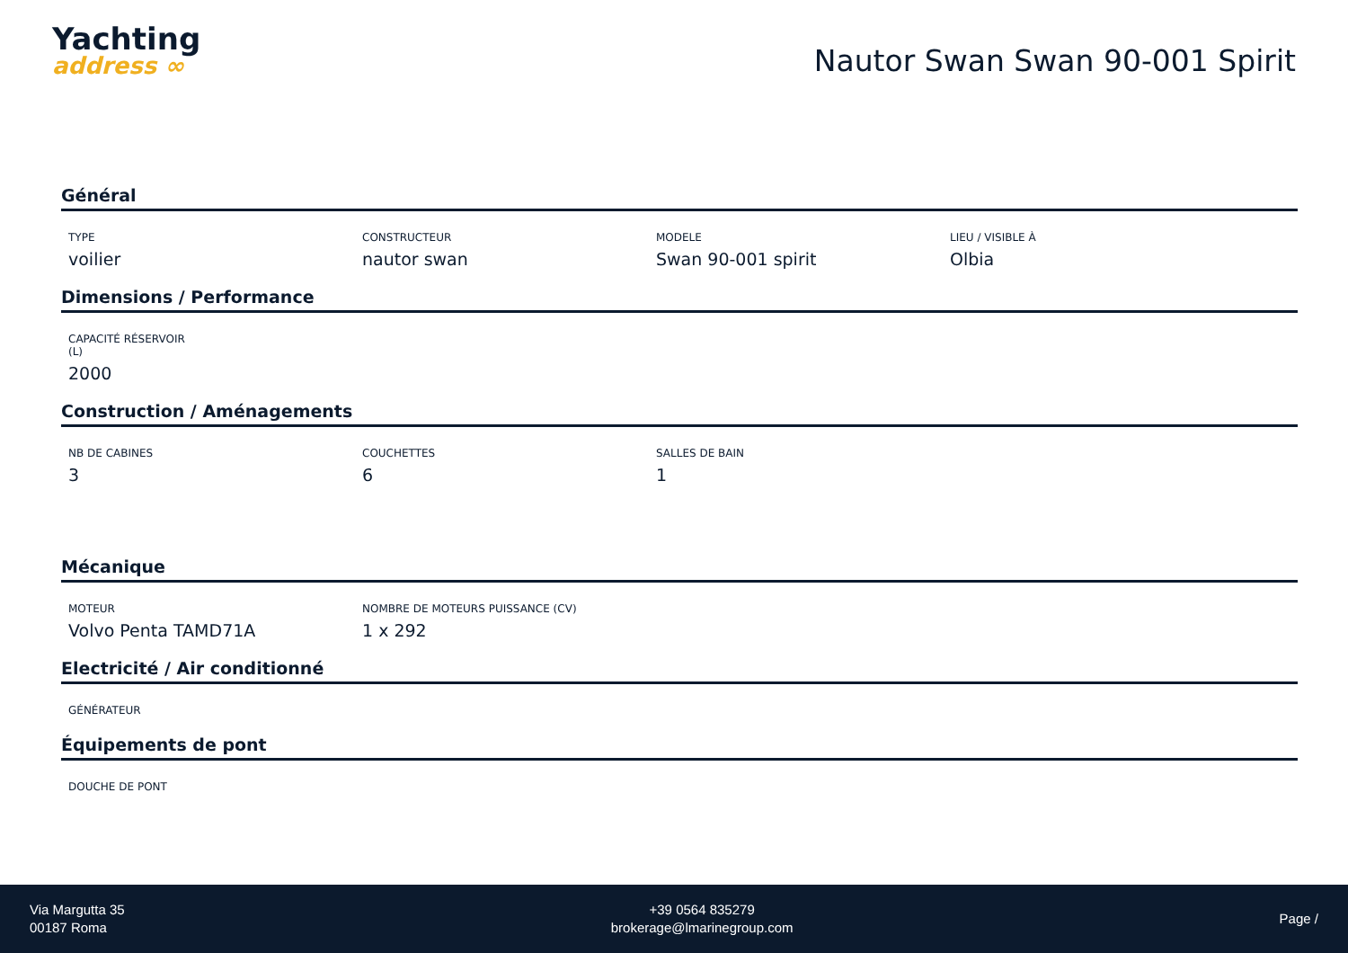Yachting
address ∞
Nautor Swan Swan 90-001 Spirit
Général
TYPE
voilier
CONSTRUCTEUR
nautor swan
MODELE
Swan 90-001 spirit
LIEU / VISIBLE À
Olbia
Dimensions / Performance
CAPACITÉ RÉSERVOIR (L)
2000
Construction / Aménagements
NB DE CABINES
3
COUCHETTES
6
SALLES DE BAIN
1
Mécanique
MOTEUR
Volvo Penta TAMD71A
NOMBRE DE MOTEURS PUISSANCE (CV)
1 x 292
Electricité / Air conditionné
GÉNÉRATEUR
Équipements de pont
DOUCHE DE PONT
Via Margutta 35
00187 Roma
+39 0564 835279
brokerage@lmarinegroup.com
Page /